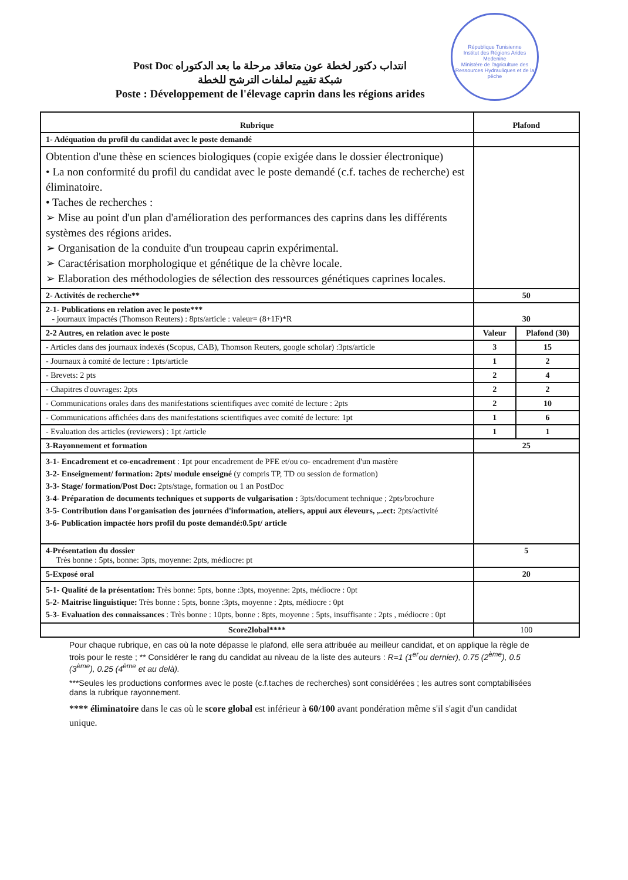République Tunisienne
Institut des Régions Arides Medenine
Ministère de l'agriculture des Ressources Hydrauliques et de la pêche
انتداب دكتور لخطة عون متعاقد مرحلة ما بعد الدكتوراه Post Doc
شبكة تقييم لملفات الترشح للخطة
Poste : Développement de l'élevage caprin dans les régions arides
| Rubrique | Plafond | |
| --- | --- | --- |
| 1- Adéquation du profil du candidat avec le poste demandé | | |
| Obtention d'une thèse en sciences biologiques (copie exigée dans le dossier électronique) • La non conformité du profil du candidat avec le poste demandé (c.f. taches de recherche) est éliminatoire. • Taches de recherches : ➢ Mise au point d'un plan d'amélioration des performances des caprins dans les différents systèmes des régions arides. ➢ Organisation de la conduite d'un troupeau caprin expérimental. ➢ Caractérisation morphologique et génétique de la chèvre locale. ➢ Elaboration des méthodologies de sélection des ressources génétiques caprines locales. | | |
| 2- Activités de recherche** | 50 | |
| 2-1- Publications en relation avec le poste*** - journaux impactés (Thomson Reuters) : 8pts/article : valeur= (8+1F)*R | 30 | |
| 2-2 Autres, en relation avec le poste | Valeur | Plafond (30) |
| - Articles dans des journaux indexés (Scopus, CAB), Thomson Reuters, google scholar) :3pts/article | 3 | 15 |
| - Journaux à comité de lecture : 1pts/article | 1 | 2 |
| - Brevets: 2 pts | 2 | 4 |
| - Chapitres d'ouvrages: 2pts | 2 | 2 |
| - Communications orales dans des manifestations scientifiques avec comité de lecture : 2pts | 2 | 10 |
| - Communications affichées dans des manifestations scientifiques avec comité de lecture: 1pt | 1 | 6 |
| - Evaluation des articles (reviewers) : 1pt /article | 1 | 1 |
| 3-Rayonnement et formation | 25 | |
| 3-1- Encadrement et co-encadrement : 1 pt pour encadrement de PFE et/ou co- encadrement d'un mastère 3-2- Enseignement/ formation: 2pts/ module enseigné (y compris TP, TD ou session de formation) 3-3- Stage/ formation/Post Doc: 2pts/stage, formation ou 1 an PostDoc 3-4- Préparation de documents techniques et supports de vulgarisation : 3pts/document technique ; 2pts/brochure 3-5- Contribution dans l'organisation des journées d'information, ateliers, appui aux éleveurs, ,..ect: 2pts/activité 3-6- Publication impactée hors profil du poste demandé:0.5pt/ article | | |
| 4-Présentation du dossier Très bonne : 5pts, bonne: 3pts, moyenne: 2pts, médiocre: pt | 5 | |
| 5-Exposé oral | 20 | |
| 5-1- Qualité de la présentation: Très bonne: 5pts, bonne :3pts, moyenne: 2pts, médiocre : 0pt 5-2- Maitrise linguistique: Très bonne : 5pts, bonne :3pts, moyenne : 2pts, médiocre : 0pt 5-3- Evaluation des connaissances : Très bonne : 10pts, bonne : 8pts, moyenne : 5pts, insuffisante : 2pts , médiocre : 0pt | | |
| Score2lobal**** | 100 | |
Pour chaque rubrique, en cas où la note dépasse le plafond, elle sera attribuée au meilleur candidat, et on applique la règle de trois pour le reste ; ** Considérer le rang du candidat au niveau de la liste des auteurs : R=1 (1<sup>er</sup>ou dernier), 0.75 (2<sup>ème</sup>), 0.5 (3<sup>ème</sup>), 0.25 (4<sup>ème</sup> et au delà).
***Seules les productions conformes avec le poste (c.f.taches de recherches) sont considérées ; les autres sont comptabilisées dans la rubrique rayonnement.
**** éliminatoire dans le cas où le score global est inférieur à 60/100 avant pondération même s'il s'agit d'un candidat unique.